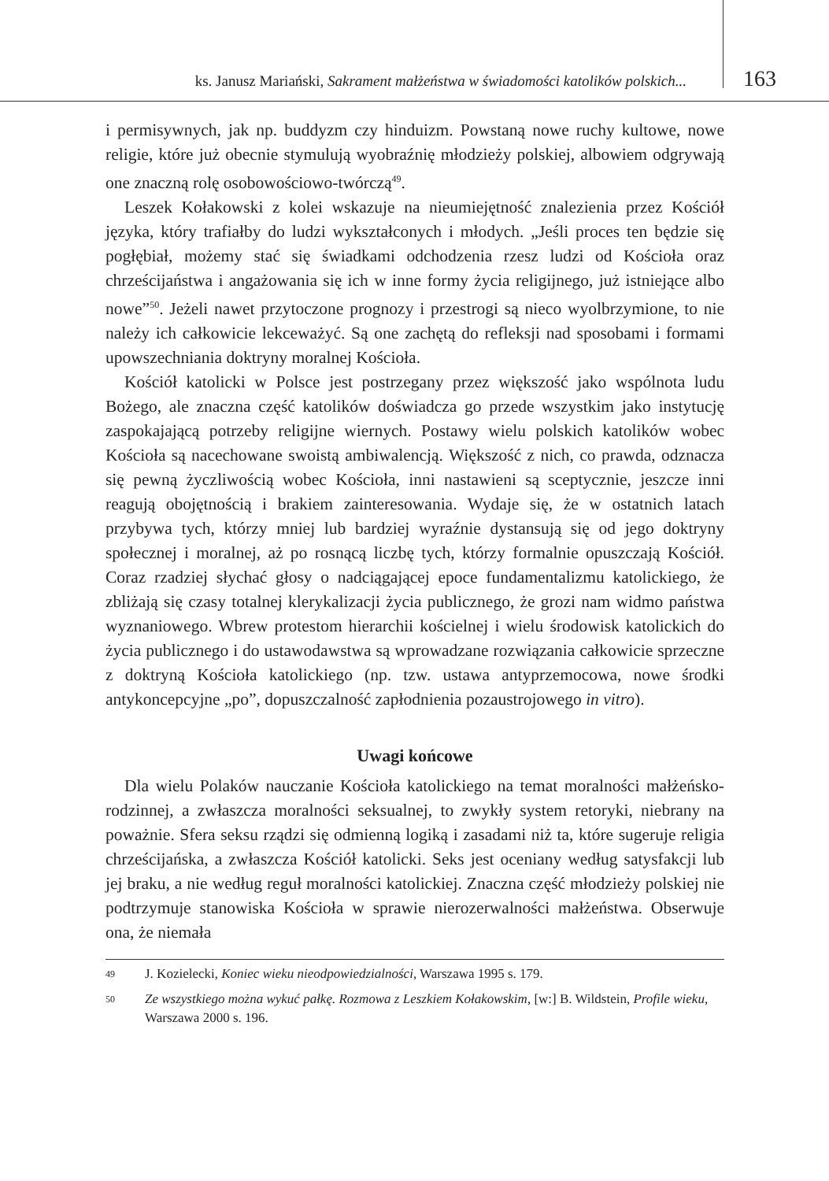ks. Janusz Mariański, Sakrament małżeństwa w świadomości katolików polskich...
163
i permisywnych, jak np. buddyzm czy hinduizm. Powstaną nowe ruchy kultowe, nowe religie, które już obecnie stymulują wyobraźnię młodzieży polskiej, albowiem odgrywają one znaczną rolę osobowościowo-twórczą<sup>49</sup>.
Leszek Kołakowski z kolei wskazuje na nieumiejętność znalezienia przez Kościół języka, który trafiałby do ludzi wykształconych i młodych. „Jeśli proces ten będzie się pogłębiał, możemy stać się świadkami odchodzenia rzesz ludzi od Kościoła oraz chrześcijaństwa i angażowania się ich w inne formy życia religijnego, już istniejące albo nowe”<sup>50</sup>. Jeżeli nawet przytoczone prognozy i przestrogi są nieco wyolbrzymione, to nie należy ich całkowicie lekceważyć. Są one zachętą do refleksji nad sposobami i formami upowszechniania doktryny moralnej Kościoła.
Kościół katolicki w Polsce jest postrzegany przez większość jako wspólnota ludu Bożego, ale znaczna część katolików doświadcza go przede wszystkim jako instytucję zaspokajającą potrzeby religijne wiernych. Postawy wielu polskich katolików wobec Kościoła są nacechowane swoistą ambiwalencją. Większość z nich, co prawda, odznacza się pewną życzliwością wobec Kościoła, inni nastawieni są sceptycznie, jeszcze inni reagują obojętnością i brakiem zainteresowania. Wydaje się, że w ostatnich latach przybywa tych, którzy mniej lub bardziej wyraźnie dystansują się od jego doktryny społecznej i moralnej, aż po rosnącą liczbę tych, którzy formalnie opuszczają Kościół. Coraz rzadziej słychać głosy o nadciągającej epoce fundamentalizmu katolickiego, że zbliżają się czasy totalnej klerykalizacji życia publicznego, że grozi nam widmo państwa wyznaniowego. Wbrew protestom hierarchii kościelnej i wielu środowisk katolickich do życia publicznego i do ustawodawstwa są wprowadzane rozwiązania całkowicie sprzeczne z doktryną Kościoła katolickiego (np. tzw. ustawa antyprzemocowa, nowe środki antykoncepcyjne „po”, dopuszczalność zapłodnienia pozaustrojowego in vitro).
Uwagi końcowe
Dla wielu Polaków nauczanie Kościoła katolickiego na temat moralności małżeńsko-rodzinnej, a zwłaszcza moralności seksualnej, to zwykły system retoryki, niebrany na poważnie. Sfera seksu rządzi się odmienną logiką i zasadami niż ta, które sugeruje religia chrześcijańska, a zwłaszcza Kościół katolicki. Seks jest oceniany według satysfakcji lub jej braku, a nie według reguł moralności katolickiej. Znaczna część młodzieży polskiej nie podtrzymuje stanowiska Kościoła w sprawie nierozerwalności małżeństwa. Obserwuje ona, że niemała
49 J. Kozielecki, Koniec wieku nieodpowiedzialności, Warszawa 1995 s. 179.
50 Ze wszystkiego można wykuć pałkę. Rozmowa z Leszkiem Kołakowskim, [w:] B. Wildstein, Profile wieku, Warszawa 2000 s. 196.